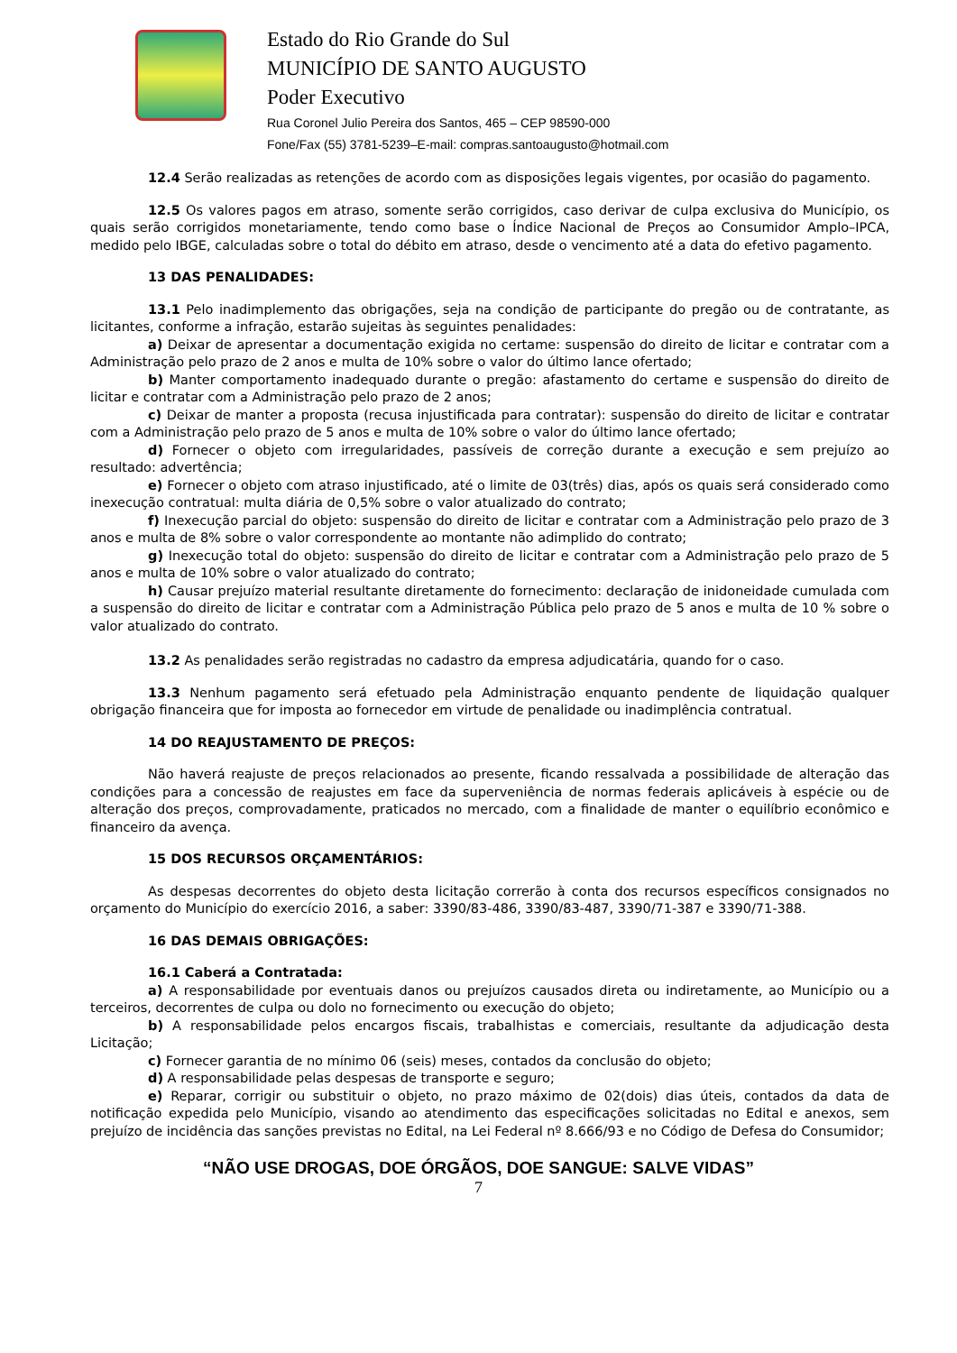Estado do Rio Grande do Sul
MUNICÍPIO DE SANTO AUGUSTO
Poder Executivo
Rua Coronel Julio Pereira dos Santos, 465 – CEP 98590-000
Fone/Fax (55) 3781-5239–E-mail: compras.santoaugusto@hotmail.com
12.4 Serão realizadas as retenções de acordo com as disposições legais vigentes, por ocasião do pagamento.
12.5 Os valores pagos em atraso, somente serão corrigidos, caso derivar de culpa exclusiva do Município, os quais serão corrigidos monetariamente, tendo como base o Índice Nacional de Preços ao Consumidor Amplo–IPCA, medido pelo IBGE, calculadas sobre o total do débito em atraso, desde o vencimento até a data do efetivo pagamento.
13 DAS PENALIDADES:
13.1 Pelo inadimplemento das obrigações, seja na condição de participante do pregão ou de contratante, as licitantes, conforme a infração, estarão sujeitas às seguintes penalidades:
a) Deixar de apresentar a documentação exigida no certame: suspensão do direito de licitar e contratar com a Administração pelo prazo de 2 anos e multa de 10% sobre o valor do último lance ofertado;
b) Manter comportamento inadequado durante o pregão: afastamento do certame e suspensão do direito de licitar e contratar com a Administração pelo prazo de 2 anos;
c) Deixar de manter a proposta (recusa injustificada para contratar): suspensão do direito de licitar e contratar com a Administração pelo prazo de 5 anos e multa de 10% sobre o valor do último lance ofertado;
d) Fornecer o objeto com irregularidades, passíveis de correção durante a execução e sem prejuízo ao resultado: advertência;
e) Fornecer o objeto com atraso injustificado, até o limite de 03(três) dias, após os quais será considerado como inexecução contratual: multa diária de 0,5% sobre o valor atualizado do contrato;
f) Inexecução parcial do objeto: suspensão do direito de licitar e contratar com a Administração pelo prazo de 3 anos e multa de 8% sobre o valor correspondente ao montante não adimplido do contrato;
g) Inexecução total do objeto: suspensão do direito de licitar e contratar com a Administração pelo prazo de 5 anos e multa de 10% sobre o valor atualizado do contrato;
h) Causar prejuízo material resultante diretamente do fornecimento: declaração de inidoneidade cumulada com a suspensão do direito de licitar e contratar com a Administração Pública pelo prazo de 5 anos e multa de 10 % sobre o valor atualizado do contrato.
13.2 As penalidades serão registradas no cadastro da empresa adjudicatária, quando for o caso.
13.3 Nenhum pagamento será efetuado pela Administração enquanto pendente de liquidação qualquer obrigação financeira que for imposta ao fornecedor em virtude de penalidade ou inadimplência contratual.
14 DO REAJUSTAMENTO DE PREÇOS:
Não haverá reajuste de preços relacionados ao presente, ficando ressalvada a possibilidade de alteração das condições para a concessão de reajustes em face da superveniência de normas federais aplicáveis à espécie ou de alteração dos preços, comprovadamente, praticados no mercado, com a finalidade de manter o equilíbrio econômico e financeiro da avença.
15 DOS RECURSOS ORÇAMENTÁRIOS:
As despesas decorrentes do objeto desta licitação correrão à conta dos recursos específicos consignados no orçamento do Município do exercício 2016, a saber: 3390/83-486, 3390/83-487, 3390/71-387 e 3390/71-388.
16 DAS DEMAIS OBRIGAÇÕES:
16.1 Caberá a Contratada:
a) A responsabilidade por eventuais danos ou prejuízos causados direta ou indiretamente, ao Município ou a terceiros, decorrentes de culpa ou dolo no fornecimento ou execução do objeto;
b) A responsabilidade pelos encargos fiscais, trabalhistas e comerciais, resultante da adjudicação desta Licitação;
c) Fornecer garantia de no mínimo 06 (seis) meses, contados da conclusão do objeto;
d) A responsabilidade pelas despesas de transporte e seguro;
e) Reparar, corrigir ou substituir o objeto, no prazo máximo de 02(dois) dias úteis, contados da data de notificação expedida pelo Município, visando ao atendimento das especificações solicitadas no Edital e anexos, sem prejuízo de incidência das sanções previstas no Edital, na Lei Federal nº 8.666/93 e no Código de Defesa do Consumidor;
“NÃO USE DROGAS, DOE ÓRGÃOS, DOE SANGUE: SALVE VIDAS”
7